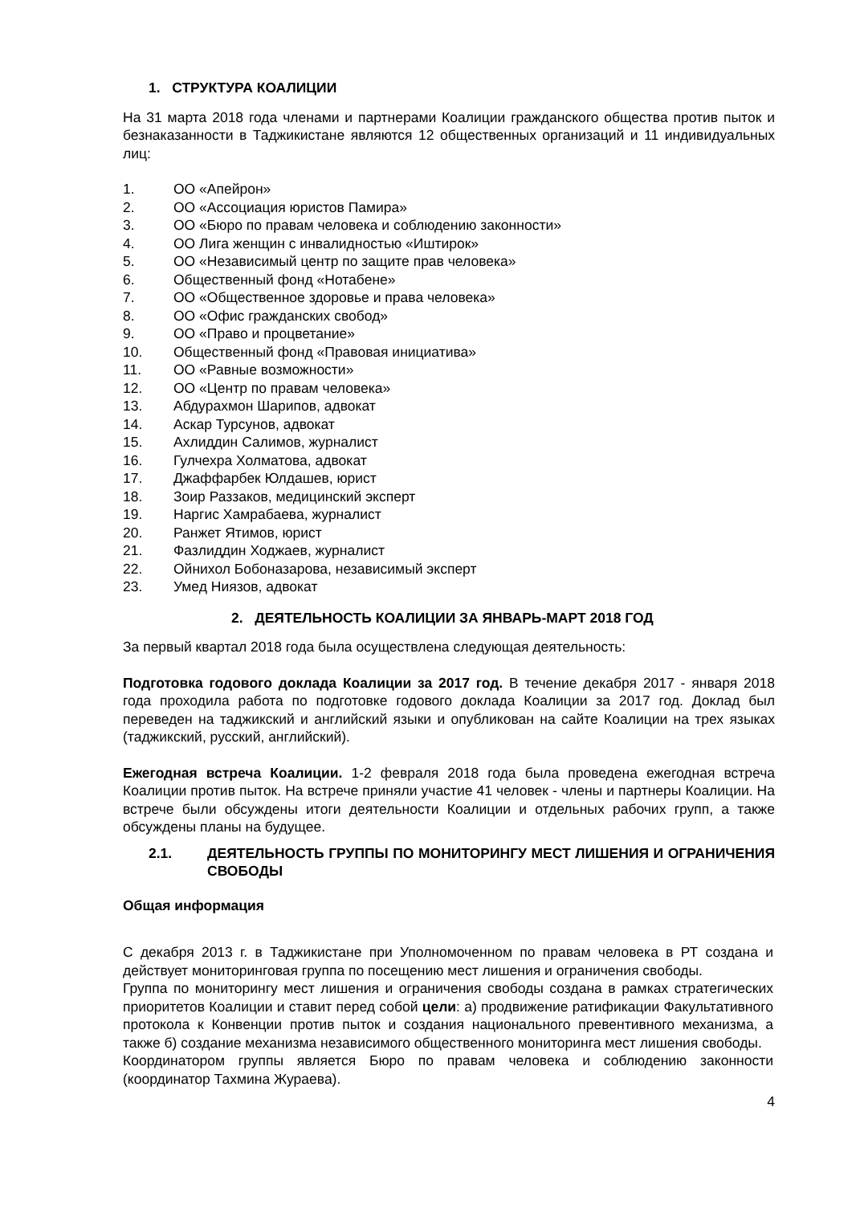1. СТРУКТУРА КОАЛИЦИИ
На 31 марта 2018 года членами и партнерами Коалиции гражданского общества против пыток и безнаказанности в Таджикистане являются 12 общественных организаций и 11 индивидуальных лиц:
1. ОО «Апейрон»
2. ОО «Ассоциация юристов Памира»
3. ОО «Бюро по правам человека и соблюдению законности»
4. ОО Лига женщин с инвалидностью «Иштирок»
5. ОО «Независимый центр по защите прав человека»
6. Общественный фонд «Нотабене»
7. ОО «Общественное здоровье и права человека»
8. ОО «Офис гражданских свобод»
9. ОО «Право и процветание»
10. Общественный фонд «Правовая инициатива»
11. ОО «Равные возможности»
12. ОО «Центр по правам человека»
13. Абдурахмон Шарипов, адвокат
14. Аскар Турсунов, адвокат
15. Ахлиддин Салимов, журналист
16. Гулчехра Холматова, адвокат
17. Джаффарбек Юлдашев, юрист
18. Зоир Раззаков, медицинский эксперт
19. Наргис Хамрабаева, журналист
20. Ранжет Ятимов, юрист
21. Фазлиддин Ходжаев, журналист
22. Ойнихол Бобоназарова, независимый эксперт
23. Умед Ниязов, адвокат
2. ДЕЯТЕЛЬНОСТЬ КОАЛИЦИИ ЗА ЯНВАРЬ-МАРТ 2018 ГОД
За первый квартал 2018 года была осуществлена следующая деятельность:
Подготовка годового доклада Коалиции за 2017 год. В течение декабря 2017 - января 2018 года проходила работа по подготовке годового доклада Коалиции за 2017 год. Доклад был переведен на таджикский и английский языки и опубликован на сайте Коалиции на трех языках (таджикский, русский, английский).
Ежегодная встреча Коалиции. 1-2 февраля 2018 года была проведена ежегодная встреча Коалиции против пыток. На встрече приняли участие 41 человек - члены и партнеры Коалиции. На встрече были обсуждены итоги деятельности Коалиции и отдельных рабочих групп, а также обсуждены планы на будущее.
2.1. ДЕЯТЕЛЬНОСТЬ ГРУППЫ ПО МОНИТОРИНГУ МЕСТ ЛИШЕНИЯ И ОГРАНИЧЕНИЯ СВОБОДЫ
Общая информация
С декабря 2013 г. в Таджикистане при Уполномоченном по правам человека в РТ создана и действует мониторинговая группа по посещению мест лишения и ограничения свободы.
Группа по мониторингу мест лишения и ограничения свободы создана в рамках стратегических приоритетов Коалиции и ставит перед собой цели: а) продвижение ратификации Факультативного протокола к Конвенции против пыток и создания национального превентивного механизма, а также б) создание механизма независимого общественного мониторинга мест лишения свободы.
Координатором группы является Бюро по правам человека и соблюдению законности (координатор Тахмина Жураева).
4